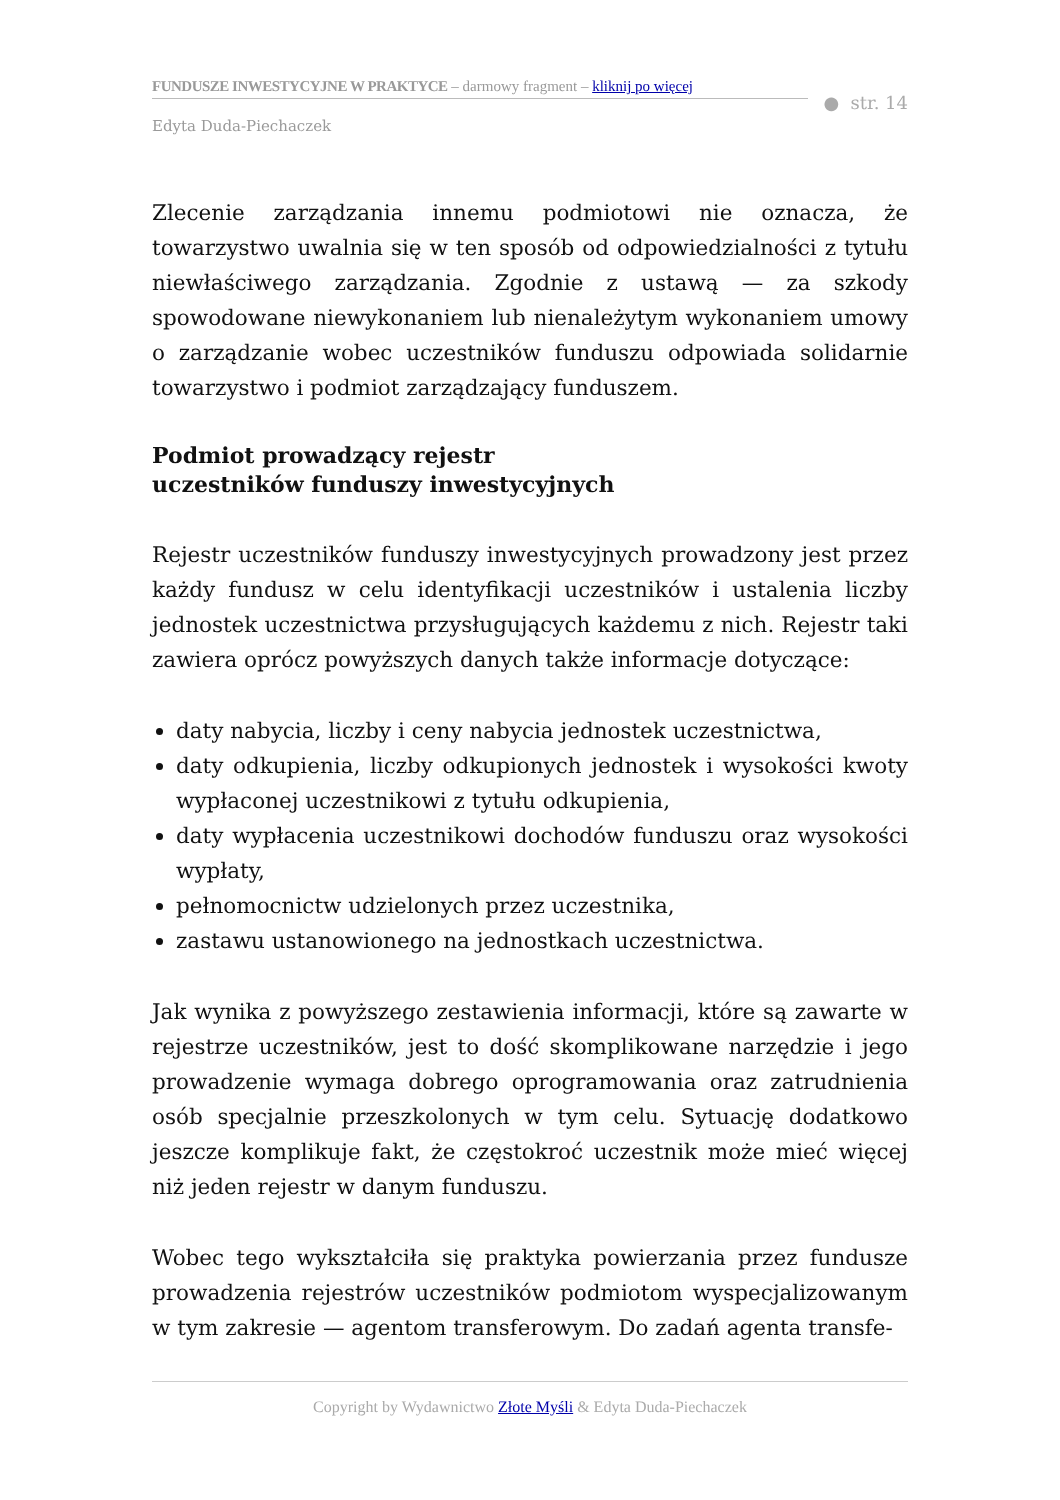FUNDUSZE INWESTYCYJNE W PRAKTYCE – darmowy fragment – kliknij po więcej
● str. 14
Edyta Duda-Piechaczek
Zlecenie zarządzania innemu podmiotowi nie oznacza, że towarzystwo uwalnia się w ten sposób od odpowiedzialności z tytułu niewłaściwego zarządzania. Zgodnie z ustawą — za szkody spowodowane niewykonaniem lub nienależytym wykonaniem umowy o zarządzanie wobec uczestników funduszu odpowiada solidarnie towarzystwo i podmiot zarządzający funduszem.
Podmiot prowadzący rejestr
uczestników funduszy inwestycyjnych
Rejestr uczestników funduszy inwestycyjnych prowadzony jest przez każdy fundusz w celu identyfikacji uczestników i ustalenia liczby jednostek uczestnictwa przysługujących każdemu z nich. Rejestr taki zawiera oprócz powyższych danych także informacje dotyczące:
daty nabycia, liczby i ceny nabycia jednostek uczestnictwa,
daty odkupienia, liczby odkupionych jednostek i wysokości kwoty wypłaconej uczestnikowi z tytułu odkupienia,
daty wypłacenia uczestnikowi dochodów funduszu oraz wysokości wypłaty,
pełnomocnictw udzielonych przez uczestnika,
zastawu ustanowionego na jednostkach uczestnictwa.
Jak wynika z powyższego zestawienia informacji, które są zawarte w rejestrze uczestników, jest to dość skomplikowane narzędzie i jego prowadzenie wymaga dobrego oprogramowania oraz zatrudnienia osób specjalnie przeszkolonych w tym celu. Sytuację dodatkowo jeszcze komplikuje fakt, że częstokroć uczestnik może mieć więcej niż jeden rejestr w danym funduszu.
Wobec tego wykształciła się praktyka powierzania przez fundusze prowadzenia rejestrów uczestników podmiotom wyspecjalizowanym w tym zakresie — agentom transferowym. Do zadań agenta transfe-
Copyright by Wydawnictwo Złote Myśli & Edyta Duda-Piechaczek